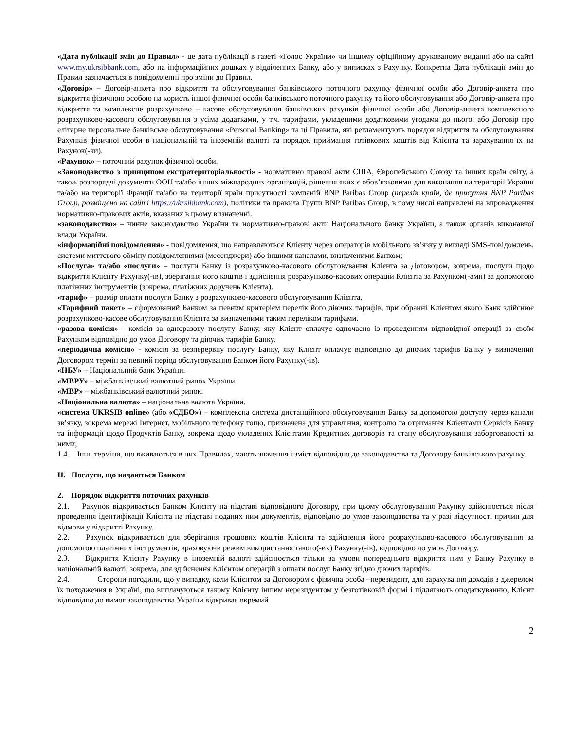«Дата публікації змін до Правил» - це дата публікації в газеті «Голос України» чи іншому офіційному друкованому виданні або на сайті www.my.ukrsibbank.com, або на інформаційних дошках у відділеннях Банку, або у виписках з Рахунку. Конкретна Дата публікації змін до Правил зазначається в повідомленні про зміни до Правил.
«Договір» – Договір-анкета про відкриття та обслуговування банківського поточного рахунку фізичної особи або Договір-анкета про відкриття фізичною особою на користь іншої фізичної особи банківського поточного рахунку та його обслуговування або Договір-анкета про відкриття та комплексне розрахунково – касове обслуговування банківських рахунків фізичної особи або Договір-анкета комплексного розрахунково-касового обслуговування з усіма додатками, у т.ч. тарифами, укладеними додатковими угодами до нього, або Договір про елітарне персональне банківське обслуговування «Personal Banking» та ці Правила, які регламентують порядок відкриття та обслуговування Рахунків фізичної особи в національній та іноземній валюті та порядок приймання готівкових коштів від Клієнта та зарахування їх на Рахунок(-ки).
«Рахунок» – поточний рахунок фізичної особи.
«Законодавство з принципом екстратериторіальності» - нормативно правові акти США, Європейського Союзу та інших країн світу, а також розпорядчі документи ООН та/або інших міжнародних організацій, рішення яких є обов’язковими для виконання на території України та/або на території Франції та/або на території країн присутності компаній BNP Paribas Group (перелік країн, де присутня BNP Paribas Group, розміщено на сайті https://ukrsibbank.com), політики та правила Групи BNP Paribas Group, в тому числі направлені на впровадження нормативно-правових актів, вказаних в цьому визначенні.
«законодавство» – чинне законодавство України та нормативно-правові акти Національного банку України, а також органів виконавчої влади України.
«інформаційні повідомлення» - повідомлення, що направляються Клієнту через операторів мобільного зв’язку у вигляді SMS-повідомлень, системи миттєвого обміну повідомленнями (месенджери) або іншими каналами, визначеними Банком;
«Послуга» та/або «послуги» – послуги Банку із розрахунково-касового обслуговування Клієнта за Договором, зокрема, послуги щодо відкриття Клієнту Рахунку(-ів), зберігання його коштів і здійснення розрахунково-касових операцій Клієнта за Рахунком(-ами) за допомогою платіжних інструментів (зокрема, платіжних доручень Клієнта).
«тариф» – розмір оплати послуги Банку з розрахунково-касового обслуговування Клієнта.
«Тарифний пакет» – сформований Банком за певним критерієм перелік його діючих тарифів, при обранні Клієнтом якого Банк здійснює розрахунково-касове обслуговування Клієнта за визначеними таким переліком тарифами.
«разова комісія» - комісія за одноразову послугу Банку, яку Клієнт оплачує одночасно із проведенням відповідної операції за своїм Рахунком відповідно до умов Договору та діючих тарифів Банку.
«періодична комісія» - комісія за безперервну послугу Банку, яку Клієнт оплачує відповідно до діючих тарифів Банку у визначений Договором термін за певний період обслуговування Банком його Рахунку(-ів).
«НБУ» – Національний банк України.
«МВРУ» – міжбанківський валютний ринок України.
«МВР» – міжбанківський валютний ринок.
«Національна валюта» – національна валюта України.
«система UKRSIB online» (або «СДБО») – комплексна система дистанційного обслуговування Банку за допомогою доступу через канали зв’язку, зокрема мережі Інтернет, мобільного телефону тощо, призначена для управління, контролю та отримання Клієнтами Сервісів Банку та інформації щодо Продуктів Банку, зокрема щодо укладених Клієнтами Кредитних договорів та стану обслуговування заборгованості за ними;
1.4. Інші терміни, що вживаються в цих Правилах, мають значення і зміст відповідно до законодавства та Договору банківського рахунку.
II. Послуги, що надаються Банком
2. Порядок відкриття поточних рахунків
2.1. Рахунок відкривається Банком Клієнту на підставі відповідного Договору, при цьому обслуговування Рахунку здійснюється після проведення ідентифікації Клієнта на підставі поданих ним документів, відповідно до умов законодавства та у разі відсутності причин для відмови у відкритті Рахунку.
2.2. Рахунок відкривається для зберігання грошових коштів Клієнта та здійснення його розрахунково-касового обслуговування за допомогою платіжних інструментів, враховуючи режим використання такого(-их) Рахунку(-ів), відповідно до умов Договору.
2.3. Відкриття Клієнту Рахунку в іноземній валюті здійснюється тільки за умови попереднього відкриття ним у Банку Рахунку в національній валюті, зокрема, для здійснення Клієнтом операцій з оплати послуг Банку згідно діючих тарифів.
2.4. Сторони погодили, що у випадку, коли Клієнтом за Договором є фізична особа –нерезидент, для зарахування доходів з джерелом їх походження в Україні, що виплачуються такому Клієнту іншим нерезидентом у безготівковій формі і підлягають оподаткуванню, Клієнт відповідно до вимог законодавства України відкриває окремий
2